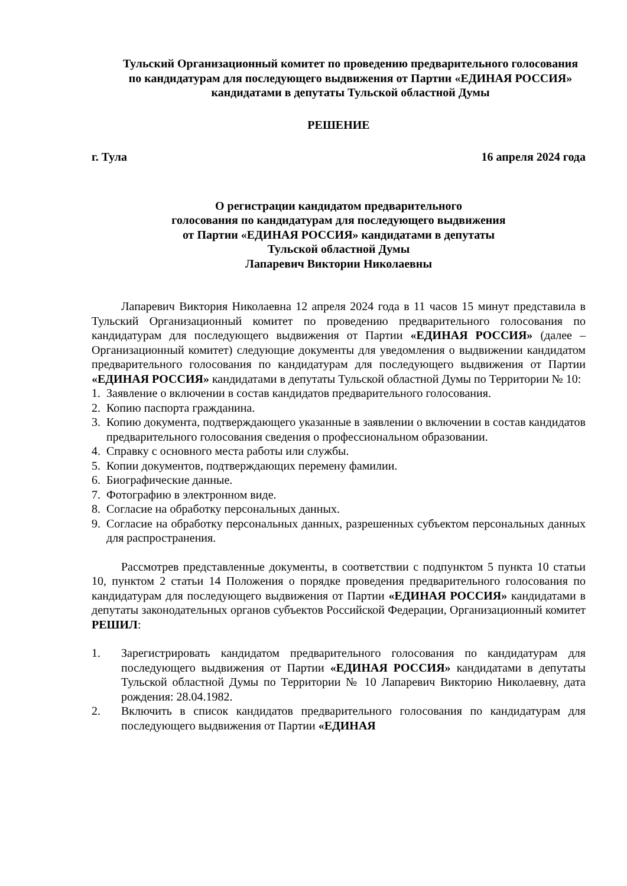Тульский Организационный комитет по проведению предварительного голосования по кандидатурам для последующего выдвижения от Партии «ЕДИНАЯ РОССИЯ» кандидатами в депутаты Тульской областной Думы
РЕШЕНИЕ
г. Тула 16 апреля 2024 года
О регистрации кандидатом предварительного
голосования по кандидатурам для последующего выдвижения
от Партии «ЕДИНАЯ РОССИЯ» кандидатами в депутаты
Тульской областной Думы
Лапаревич Виктории Николаевны
Лапаревич Виктория Николаевна 12 апреля 2024 года в 11 часов 15 минут представила в Тульский Организационный комитет по проведению предварительного голосования по кандидатурам для последующего выдвижения от Партии «ЕДИНАЯ РОССИЯ» (далее – Организационный комитет) следующие документы для уведомления о выдвижении кандидатом предварительного голосования по кандидатурам для последующего выдвижения от Партии «ЕДИНАЯ РОССИЯ» кандидатами в депутаты Тульской областной Думы по Территории № 10:
1. Заявление о включении в состав кандидатов предварительного голосования.
2. Копию паспорта гражданина.
3. Копию документа, подтверждающего указанные в заявлении о включении в состав кандидатов предварительного голосования сведения о профессиональном образовании.
4. Справку с основного места работы или службы.
5. Копии документов, подтверждающих перемену фамилии.
6. Биографические данные.
7. Фотографию в электронном виде.
8. Согласие на обработку персональных данных.
9. Согласие на обработку персональных данных, разрешенных субъектом персональных данных для распространения.
Рассмотрев представленные документы, в соответствии с подпунктом 5 пункта 10 статьи 10, пунктом 2 статьи 14 Положения о порядке проведения предварительного голосования по кандидатурам для последующего выдвижения от Партии «ЕДИНАЯ РОССИЯ» кандидатами в депутаты законодательных органов субъектов Российской Федерации, Организационный комитет РЕШИЛ:
1. Зарегистрировать кандидатом предварительного голосования по кандидатурам для последующего выдвижения от Партии «ЕДИНАЯ РОССИЯ» кандидатами в депутаты Тульской областной Думы по Территории № 10 Лапаревич Викторию Николаевну, дата рождения: 28.04.1982.
2. Включить в список кандидатов предварительного голосования по кандидатурам для последующего выдвижения от Партии «ЕДИНАЯ